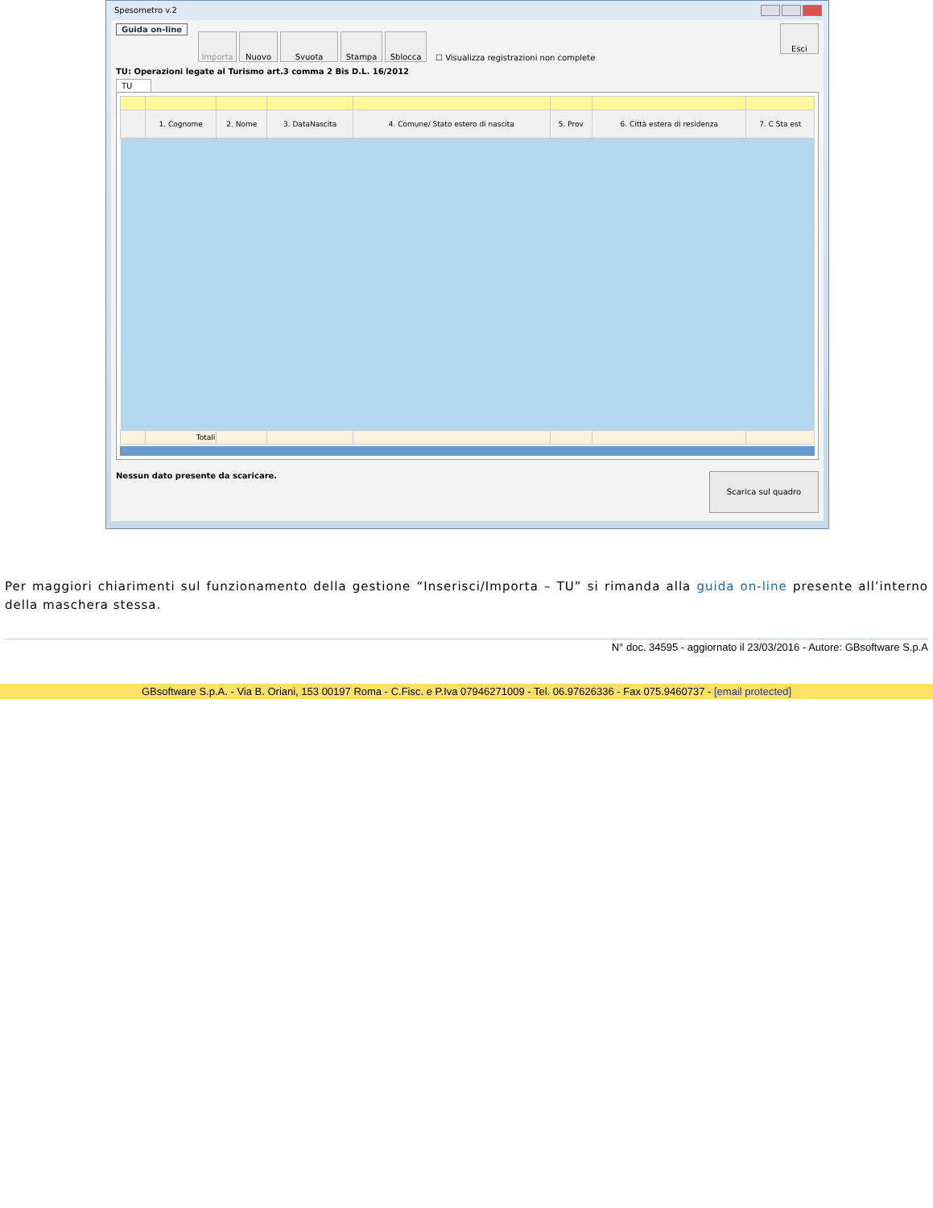Spesometro v.2
Guida on-line Importa Nuovo Svuota Stampa Sblocca ☐ Visualizza registrazioni non complete Esci
TU: Operazioni legate al Turismo art.3 comma 2 Bis D.L. 16/2012
TU
| | 1. Cognome | 2. Nome | 3. DataNascita | 4. Comune/ Stato estero di nascita | 5. Prov | 6. Città estera di residenza | 7. C Sta est |
| --- | --- | --- | --- | --- | --- | --- | --- |
| | Totali | | | | | | |
Nessun dato presente da scaricare. Scarica sul quadro
Per maggiori chiarimenti sul funzionamento della gestione “Inserisci/Importa – TU” si rimanda alla guida on-line presente all’interno della maschera stessa.
N° doc. 34595 - aggiornato il 23/03/2016 - Autore: GBsoftware S.p.A
GBsoftware S.p.A. - Via B. Oriani, 153 00197 Roma - C.Fisc. e P.Iva 07946271009 - Tel. 06.97626336 - Fax 075.9460737 - [email protected]